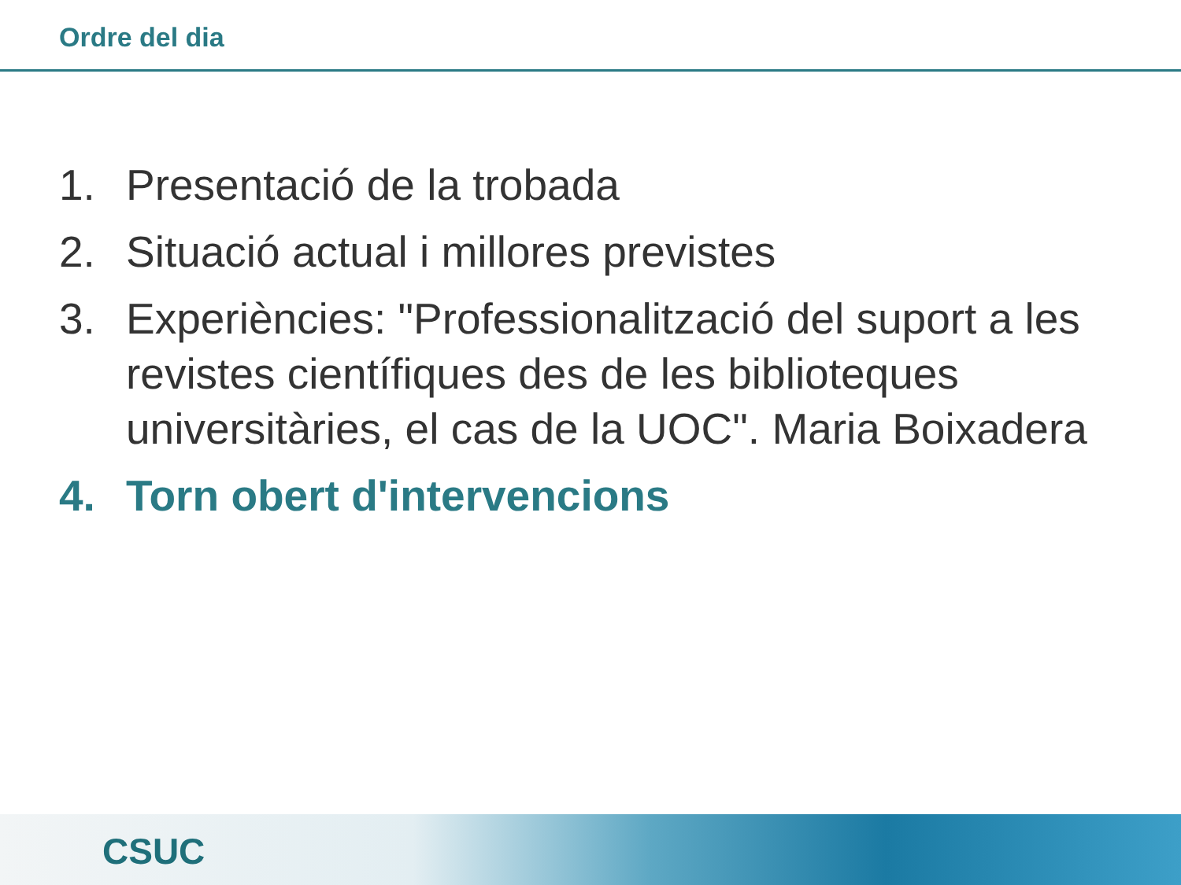Ordre del dia
1. Presentació de la trobada
2. Situació actual i millores previstes
3. Experiències: "Professionalització del suport a les revistes científiques des de les biblioteques universitàries, el cas de la UOC". Maria Boixadera
4. Torn obert d'intervencions
CSUC